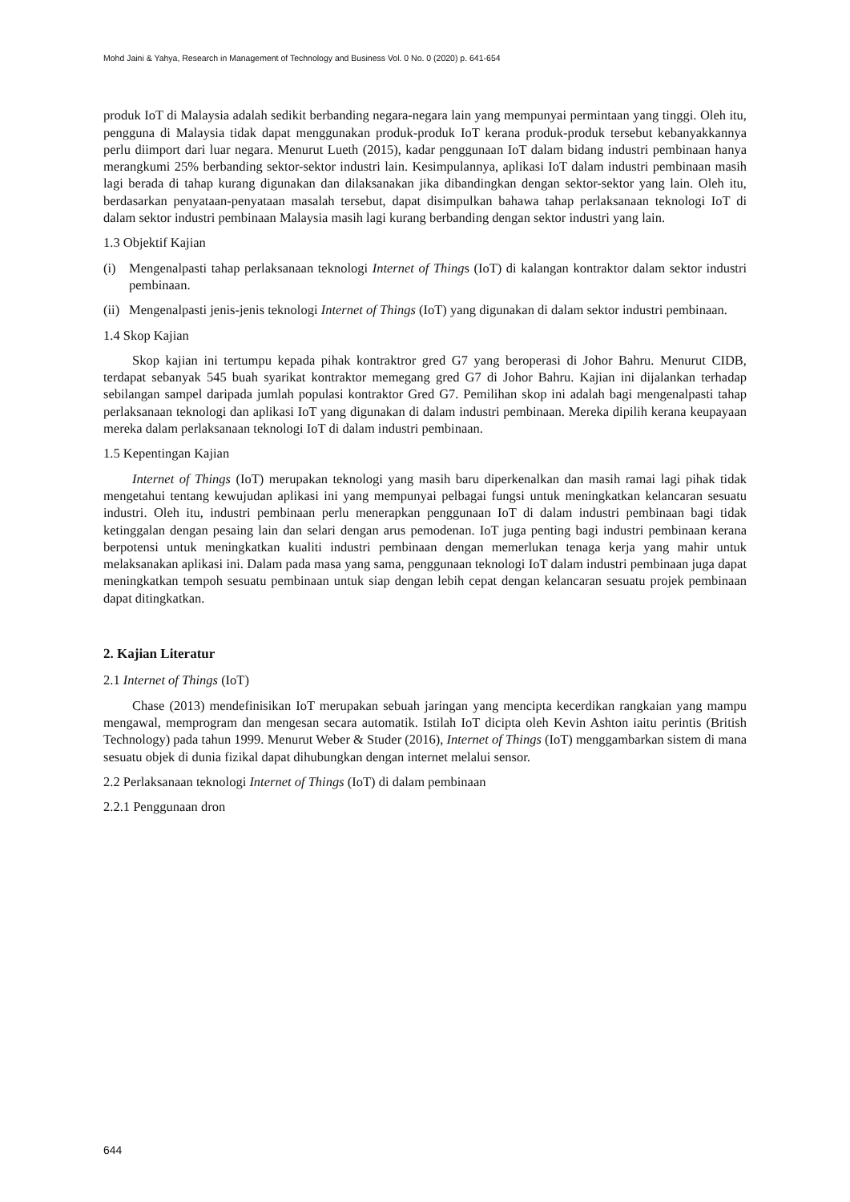Mohd Jaini & Yahya, Research in Management of Technology and Business Vol. 0 No. 0 (2020) p. 641-654
produk IoT di Malaysia adalah sedikit berbanding negara-negara lain yang mempunyai permintaan yang tinggi. Oleh itu, pengguna di Malaysia tidak dapat menggunakan produk-produk IoT kerana produk-produk tersebut kebanyakkannya perlu diimport dari luar negara. Menurut Lueth (2015), kadar penggunaan IoT dalam bidang industri pembinaan hanya merangkumi 25% berbanding sektor-sektor industri lain. Kesimpulannya, aplikasi IoT dalam industri pembinaan masih lagi berada di tahap kurang digunakan dan dilaksanakan jika dibandingkan dengan sektor-sektor yang lain. Oleh itu, berdasarkan penyataan-penyataan masalah tersebut, dapat disimpulkan bahawa tahap perlaksanaan teknologi IoT di dalam sektor industri pembinaan Malaysia masih lagi kurang berbanding dengan sektor industri yang lain.
1.3 Objektif Kajian
(i) Mengenalpasti tahap perlaksanaan teknologi Internet of Things (IoT) di kalangan kontraktor dalam sektor industri pembinaan.
(ii) Mengenalpasti jenis-jenis teknologi Internet of Things (IoT) yang digunakan di dalam sektor industri pembinaan.
1.4 Skop Kajian
Skop kajian ini tertumpu kepada pihak kontraktror gred G7 yang beroperasi di Johor Bahru. Menurut CIDB, terdapat sebanyak 545 buah syarikat kontraktor memegang gred G7 di Johor Bahru. Kajian ini dijalankan terhadap sebilangan sampel daripada jumlah populasi kontraktor Gred G7. Pemilihan skop ini adalah bagi mengenalpasti tahap perlaksanaan teknologi dan aplikasi IoT yang digunakan di dalam industri pembinaan. Mereka dipilih kerana keupayaan mereka dalam perlaksanaan teknologi IoT di dalam industri pembinaan.
1.5 Kepentingan Kajian
Internet of Things (IoT) merupakan teknologi yang masih baru diperkenalkan dan masih ramai lagi pihak tidak mengetahui tentang kewujudan aplikasi ini yang mempunyai pelbagai fungsi untuk meningkatkan kelancaran sesuatu industri. Oleh itu, industri pembinaan perlu menerapkan penggunaan IoT di dalam industri pembinaan bagi tidak ketinggalan dengan pesaing lain dan selari dengan arus pemodenan. IoT juga penting bagi industri pembinaan kerana berpotensi untuk meningkatkan kualiti industri pembinaan dengan memerlukan tenaga kerja yang mahir untuk melaksanakan aplikasi ini. Dalam pada masa yang sama, penggunaan teknologi IoT dalam industri pembinaan juga dapat meningkatkan tempoh sesuatu pembinaan untuk siap dengan lebih cepat dengan kelancaran sesuatu projek pembinaan dapat ditingkatkan.
2. Kajian Literatur
2.1 Internet of Things (IoT)
Chase (2013) mendefinisikan IoT merupakan sebuah jaringan yang mencipta kecerdikan rangkaian yang mampu mengawal, memprogram dan mengesan secara automatik. Istilah IoT dicipta oleh Kevin Ashton iaitu perintis (British Technology) pada tahun 1999. Menurut Weber & Studer (2016), Internet of Things (IoT) menggambarkan sistem di mana sesuatu objek di dunia fizikal dapat dihubungkan dengan internet melalui sensor.
2.2 Perlaksanaan teknologi Internet of Things (IoT) di dalam pembinaan
2.2.1 Penggunaan dron
644